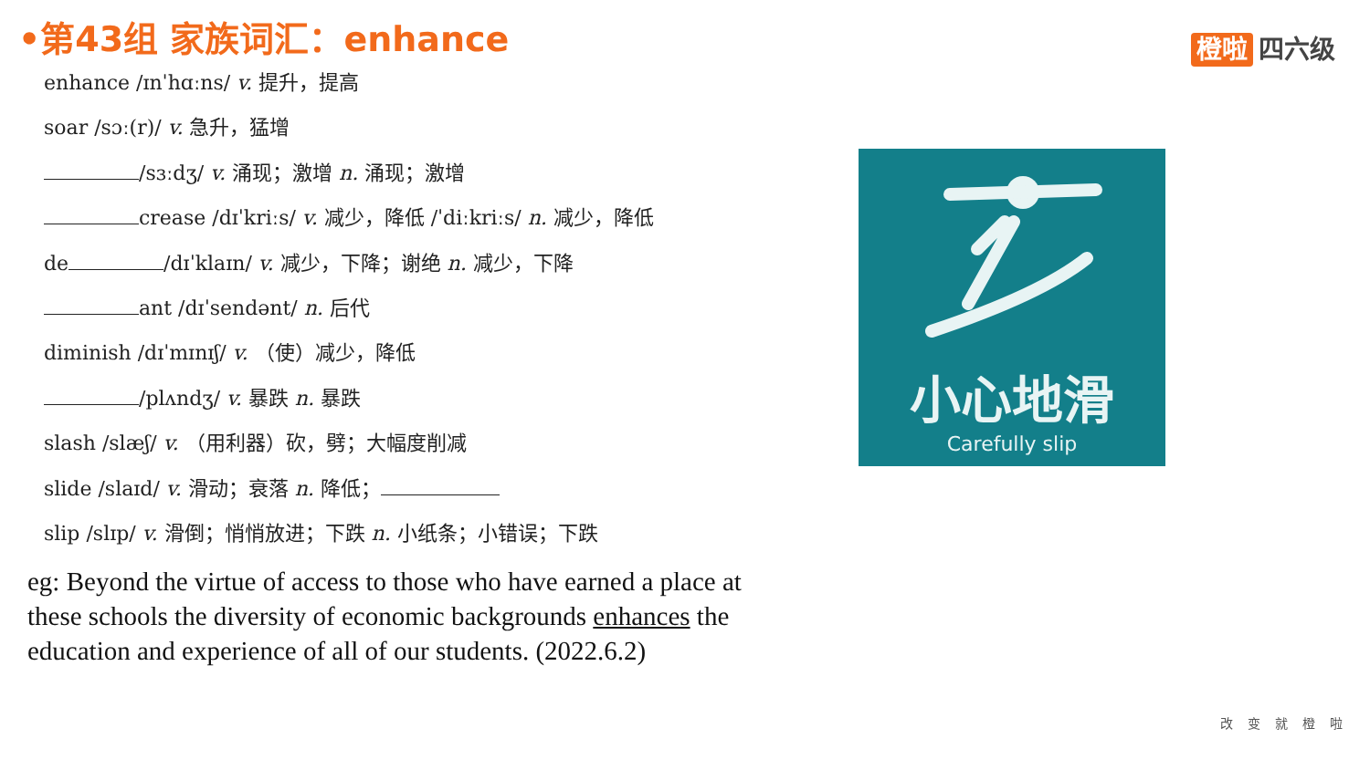•第43组 家族词汇：enhance 橙啦 四六级
enhance /ɪnˈhɑːns/ v. 提升，提高
soar /sɔː(r)/ v. 急升，猛增
/sɜːdʒ/ v. 涌现；激增 n. 涌现；激增
crease /dɪˈkriːs/ v. 减少，降低 /ˈdiːkriːs/ n. 减少，降低
de /dɪˈklaɪn/ v. 减少，下降；谢绝 n. 减少，下降
ant /dɪˈsendənt/ n. 后代
diminish /dɪˈmɪnɪʃ/ v. （使）减少，降低
/plʌndʒ/ v. 暴跌 n. 暴跌
slash /slæʃ/ v. （用利器）砍，劈；大幅度削减
slide /slaɪd/ v. 滑动；衰落 n. 降低；
slip /slɪp/ v. 滑倒；悄悄放进；下跌 n. 小纸条；小错误；下跌
eg: Beyond the virtue of access to those who have earned a place at these schools the diversity of economic backgrounds enhances the education and experience of all of our students. (2022.6.2)
小心地滑
Carefully slip
改变就橙啦